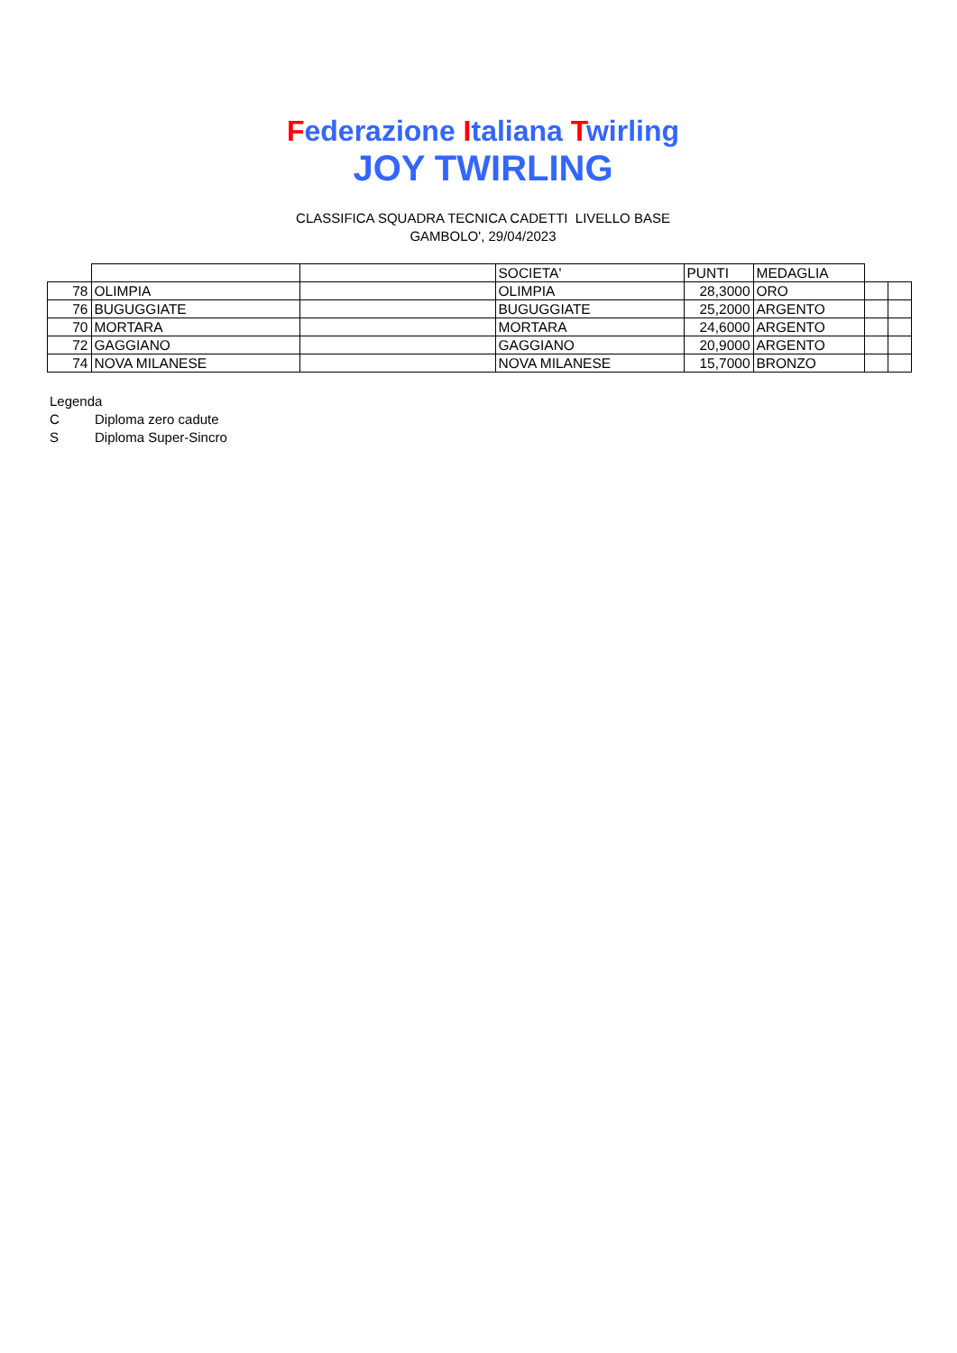Federazione Italiana Twirling
JOY TWIRLING
CLASSIFICA SQUADRA TECNICA CADETTI LIVELLO BASE
GAMBOLO', 29/04/2023
| | | | SOCIETA' | PUNTI | MEDAGLIA | | |
| 78 | OLIMPIA | | OLIMPIA | 28,3000 | ORO | | |
| 76 | BUGUGGIATE | | BUGUGGIATE | 25,2000 | ARGENTO | | |
| 70 | MORTARA | | MORTARA | 24,6000 | ARGENTO | | |
| 72 | GAGGIANO | | GAGGIANO | 20,9000 | ARGENTO | | |
| 74 | NOVA MILANESE | | NOVA MILANESE | 15,7000 | BRONZO | | |
Legenda
C Diploma zero cadute
S Diploma Super-Sincro